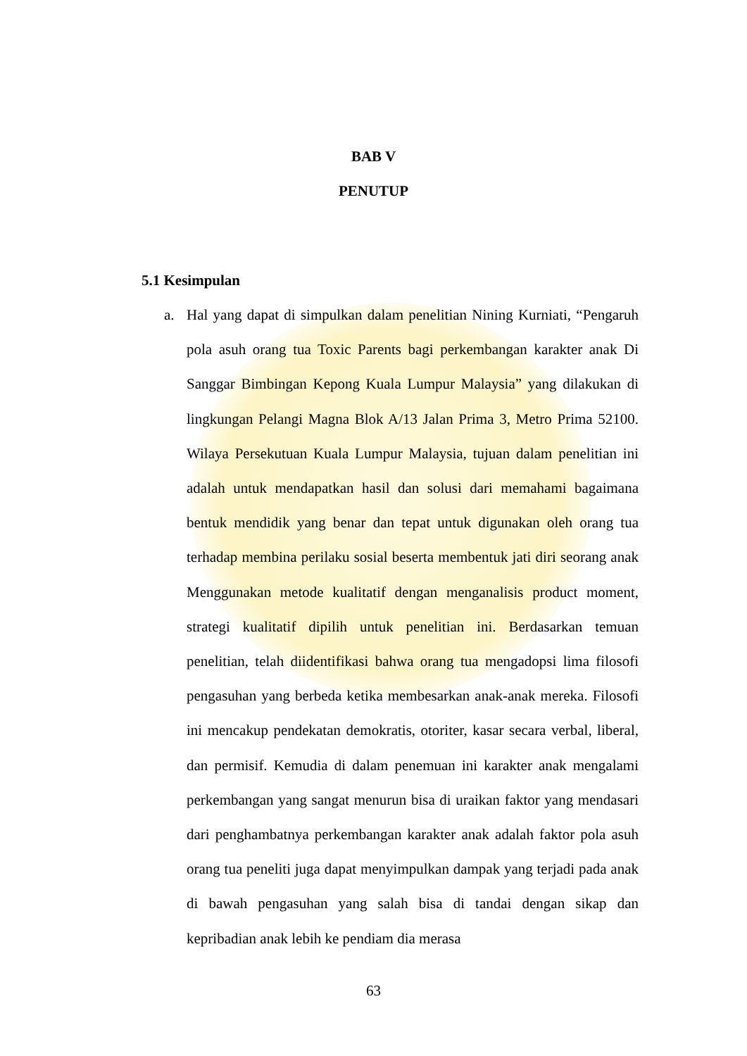BAB V
PENUTUP
5.1 Kesimpulan
a. Hal yang dapat di simpulkan dalam penelitian Nining Kurniati, “Pengaruh pola asuh orang tua Toxic Parents bagi perkembangan karakter anak Di Sanggar Bimbingan Kepong Kuala Lumpur Malaysia” yang dilakukan di lingkungan Pelangi Magna Blok A/13 Jalan Prima 3, Metro Prima 52100. Wilaya Persekutuan Kuala Lumpur Malaysia, tujuan dalam penelitian ini adalah untuk mendapatkan hasil dan solusi dari memahami bagaimana bentuk mendidik yang benar dan tepat untuk digunakan oleh orang tua terhadap membina perilaku sosial beserta membentuk jati diri seorang anak Menggunakan metode kualitatif dengan menganalisis product moment, strategi kualitatif dipilih untuk penelitian ini. Berdasarkan temuan penelitian, telah diidentifikasi bahwa orang tua mengadopsi lima filosofi pengasuhan yang berbeda ketika membesarkan anak-anak mereka. Filosofi ini mencakup pendekatan demokratis, otoriter, kasar secara verbal, liberal, dan permisif. Kemudia di dalam penemuan ini karakter anak mengalami perkembangan yang sangat menurun bisa di uraikan faktor yang mendasari dari penghambatnya perkembangan karakter anak adalah faktor pola asuh orang tua peneliti juga dapat menyimpulkan dampak yang terjadi pada anak di bawah pengasuhan yang salah bisa di tandai dengan sikap dan kepribadian anak lebih ke pendiam dia merasa
63